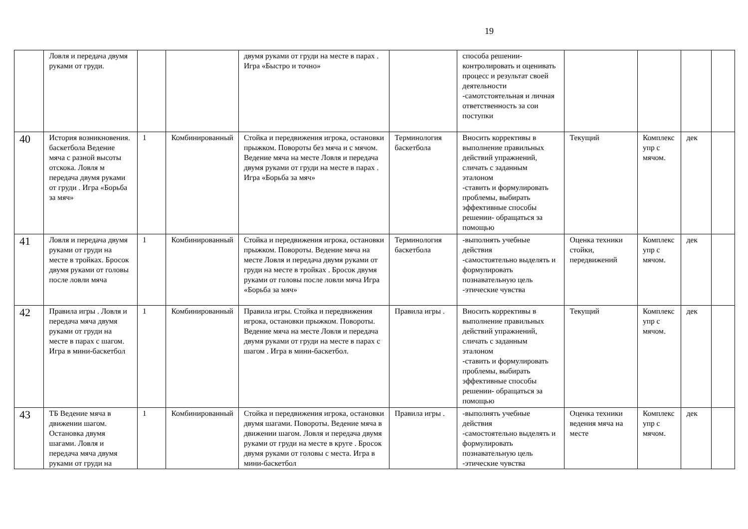19
| | Ловля и передача двумя руками от груди. | | | двумя руками от груди на месте в парах . Игра «Быстро и точно» | | способа решении- контролировать и оценивать процесс и результат своей деятельности -самотстоятельная и личная ответственность за сои поступки | | | | |
| 40 | История возникновения. баскетбола Ведение мяча с разной высоты отскока. Ловля м передача двумя руками от груди . Игра «Борьба за мяч» | 1 | Комбинированный | Стойка и передвижения игрока, остановки прыжком. Повороты без мяча и с мячом. Ведение мяча на месте Ловля и передача двумя руками от груди на месте в парах . Игра «Борьба за мяч» | Терминология баскетбола | Вносить коррективы в выполнение правильных действий упражнений, сличать с заданным эталоном -ставить и формулировать проблемы, выбирать эффективные способы решении- обращаться за помощью | Текущий | Комплекс упр с мячом. | дек | |
| 41 | Ловля и передача двумя руками от груди на месте в тройках. Бросок двумя руками от головы после ловли мяча | 1 | Комбинированный | Стойка и передвижения игрока, остановки прыжком. Повороты. Ведение мяча на месте Ловля и передача двумя руками от груди на месте в тройках . Бросок двумя руками от головы после ловли мяча Игра «Борьба за мяч» | Терминология баскетбола | -выполнять учебные действия -самостоятельно выделять и формулировать познавательную цель -этические чувства | Оценка техники стойки, передвижений | Комплекс упр с мячом. | дек | |
| 42 | Правила игры . Ловля и передача мяча двумя руками от груди на месте в парах с шагом. Игра в мини-баскетбол | 1 | Комбинированный | Правила игры. Стойка и передвижения игрока, остановки прыжком. Повороты. Ведение мяча на месте Ловля и передача двумя руками от груди на месте в парах с шагом . Игра в мини-баскетбол. | Правила игры . | Вносить коррективы в выполнение правильных действий упражнений, сличать с заданным эталоном -ставить и формулировать проблемы, выбирать эффективные способы решении- обращаться за помощью | Текущий | Комплекс упр с мячом. | дек | |
| 43 | ТБ Ведение мяча в движении шагом. Остановка двумя шагами. Ловля и передача мяча двумя руками от груди на | 1 | Комбинированный | Стойка и передвижения игрока, остановки двумя шагами. Повороты. Ведение мяча в движении шагом. Ловля и передача двумя руками от груди на месте в круге . Бросок двумя руками от головы с места. Игра в мини-баскетбол | Правила игры . | -выполнять учебные действия -самостоятельно выделять и формулировать познавательную цель -этические чувства | Оценка техники ведения мяча на месте | Комплекс упр с мячом. | дек | |